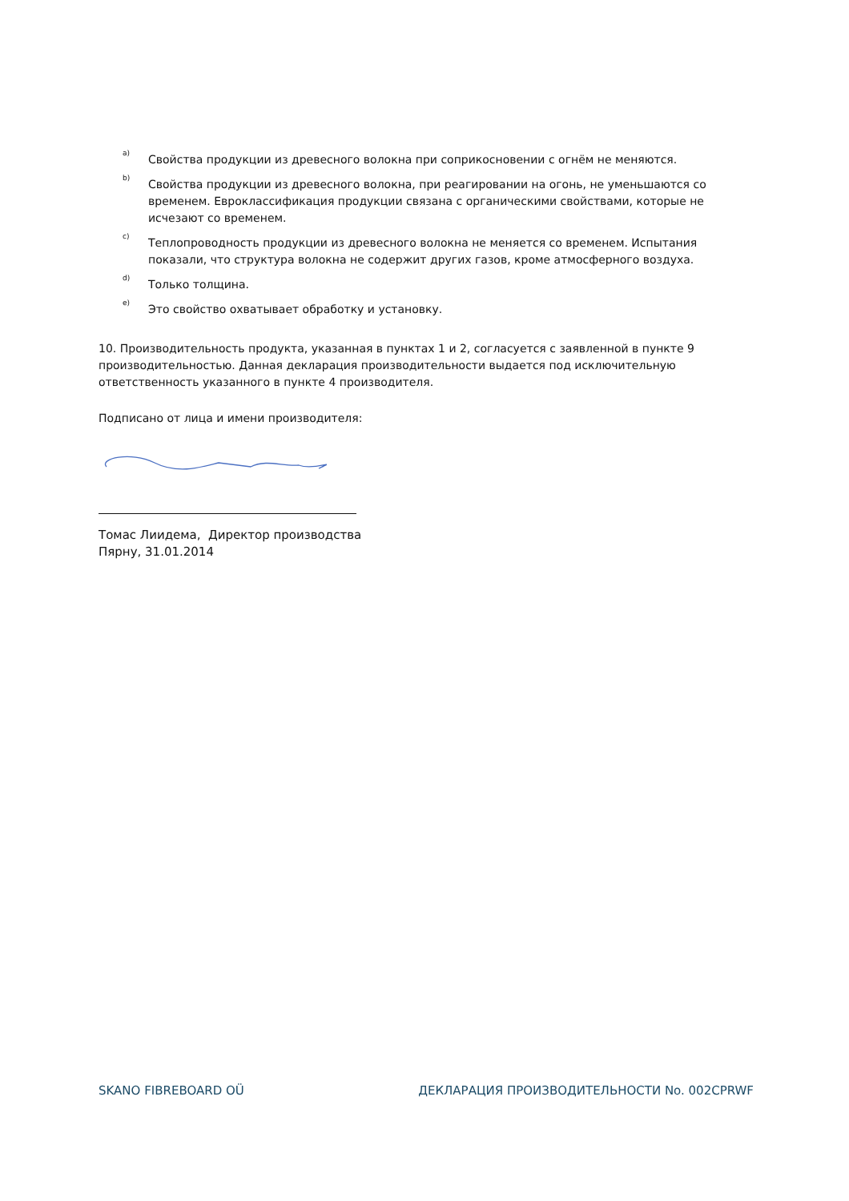<sup>a)</sup>
Свойства продукции из древесного волокна при соприкосновении с огнём не меняются.
<sup>b)</sup>
Свойства продукции из древесного волокна, при реагировании на огонь, не уменьшаются со временем. Евроклассификация продукции связана с органическими свойствами, которые не исчезают со временем.
<sup>c)</sup>
Теплопроводность продукции из древесного волокна не меняется со временем. Испытания показали, что структура волокна не содержит других газов, кроме атмосферного воздуха.
<sup>d)</sup>
Только толщина.
<sup>e)</sup>
Это свойство охватывает обработку и установку.
10. Производительность продукта, указанная в пунктах 1 и 2, согласуется с заявленной в пункте 9 производительностью. Данная декларация производительности выдается под исключительную ответственность указанного в пункте 4 производителя.
Подписано от лица и имени производителя:
Томас Лиидема, Директор производства
Пярну, 31.01.2014
SKANO FIBREBOARD OÜ ДЕКЛАРАЦИЯ ПРОИЗВОДИТЕЛЬНОСТИ No. 002CPRWF